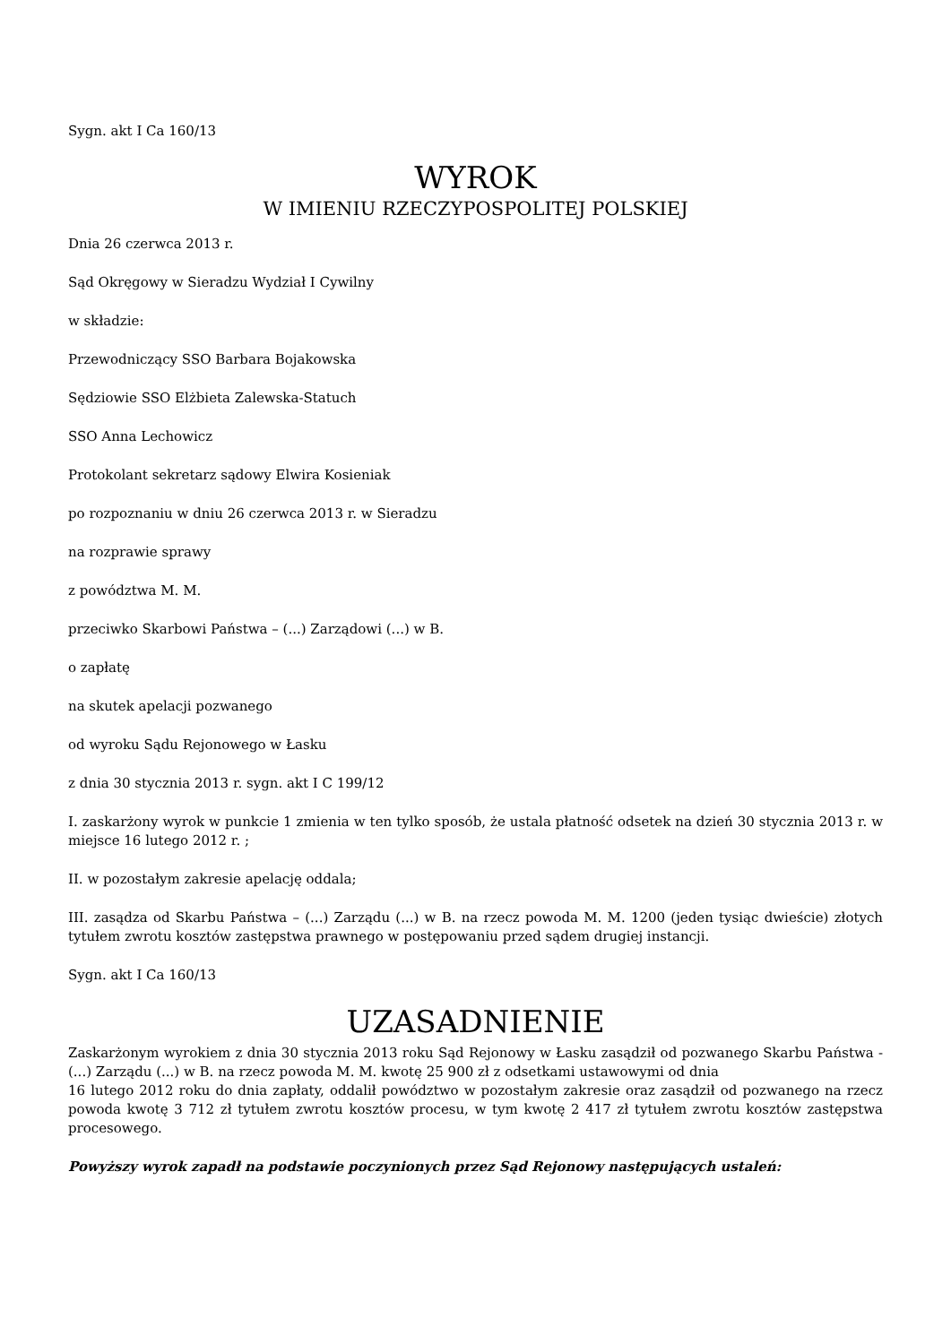Sygn. akt I Ca 160/13
WYROK
W IMIENIU RZECZYPOSPOLITEJ POLSKIEJ
Dnia 26 czerwca 2013 r.
Sąd Okręgowy w Sieradzu Wydział I Cywilny
w składzie:
Przewodniczący SSO Barbara Bojakowska
Sędziowie SSO Elżbieta Zalewska-Statuch
SSO Anna Lechowicz
Protokolant sekretarz sądowy Elwira Kosieniak
po rozpoznaniu w dniu 26 czerwca 2013 r. w Sieradzu
na rozprawie sprawy
z powództwa M. M.
przeciwko Skarbowi Państwa – (...) Zarządowi (...) w B.
o zapłatę
na skutek apelacji pozwanego
od wyroku Sądu Rejonowego w Łasku
z dnia 30 stycznia 2013 r. sygn. akt I C 199/12
I. zaskarżony wyrok w punkcie 1 zmienia w ten tylko sposób, że ustala płatność odsetek na dzień 30 stycznia 2013 r. w miejsce 16 lutego 2012 r. ;
II. w pozostałym zakresie apelację oddala;
III. zasądza od Skarbu Państwa – (...) Zarządu (...) w B. na rzecz powoda M. M. 1200 (jeden tysiąc dwieście) złotych tytułem zwrotu kosztów zastępstwa prawnego w postępowaniu przed sądem drugiej instancji.
Sygn. akt I Ca 160/13
UZASADNIENIE
Zaskarżonym wyrokiem z dnia 30 stycznia 2013 roku Sąd Rejonowy w Łasku zasądził od pozwanego Skarbu Państwa - (...) Zarządu (...) w B. na rzecz powoda M. M. kwotę 25 900 zł z odsetkami ustawowymi od dnia
16 lutego 2012 roku do dnia zapłaty, oddalił powództwo w pozostałym zakresie oraz zasądził od pozwanego na rzecz powoda kwotę 3 712 zł tytułem zwrotu kosztów procesu, w tym kwotę 2 417 zł tytułem zwrotu kosztów zastępstwa procesowego.
Powyższy wyrok zapadł na podstawie poczynionych przez Sąd Rejonowy następujących ustaleń: